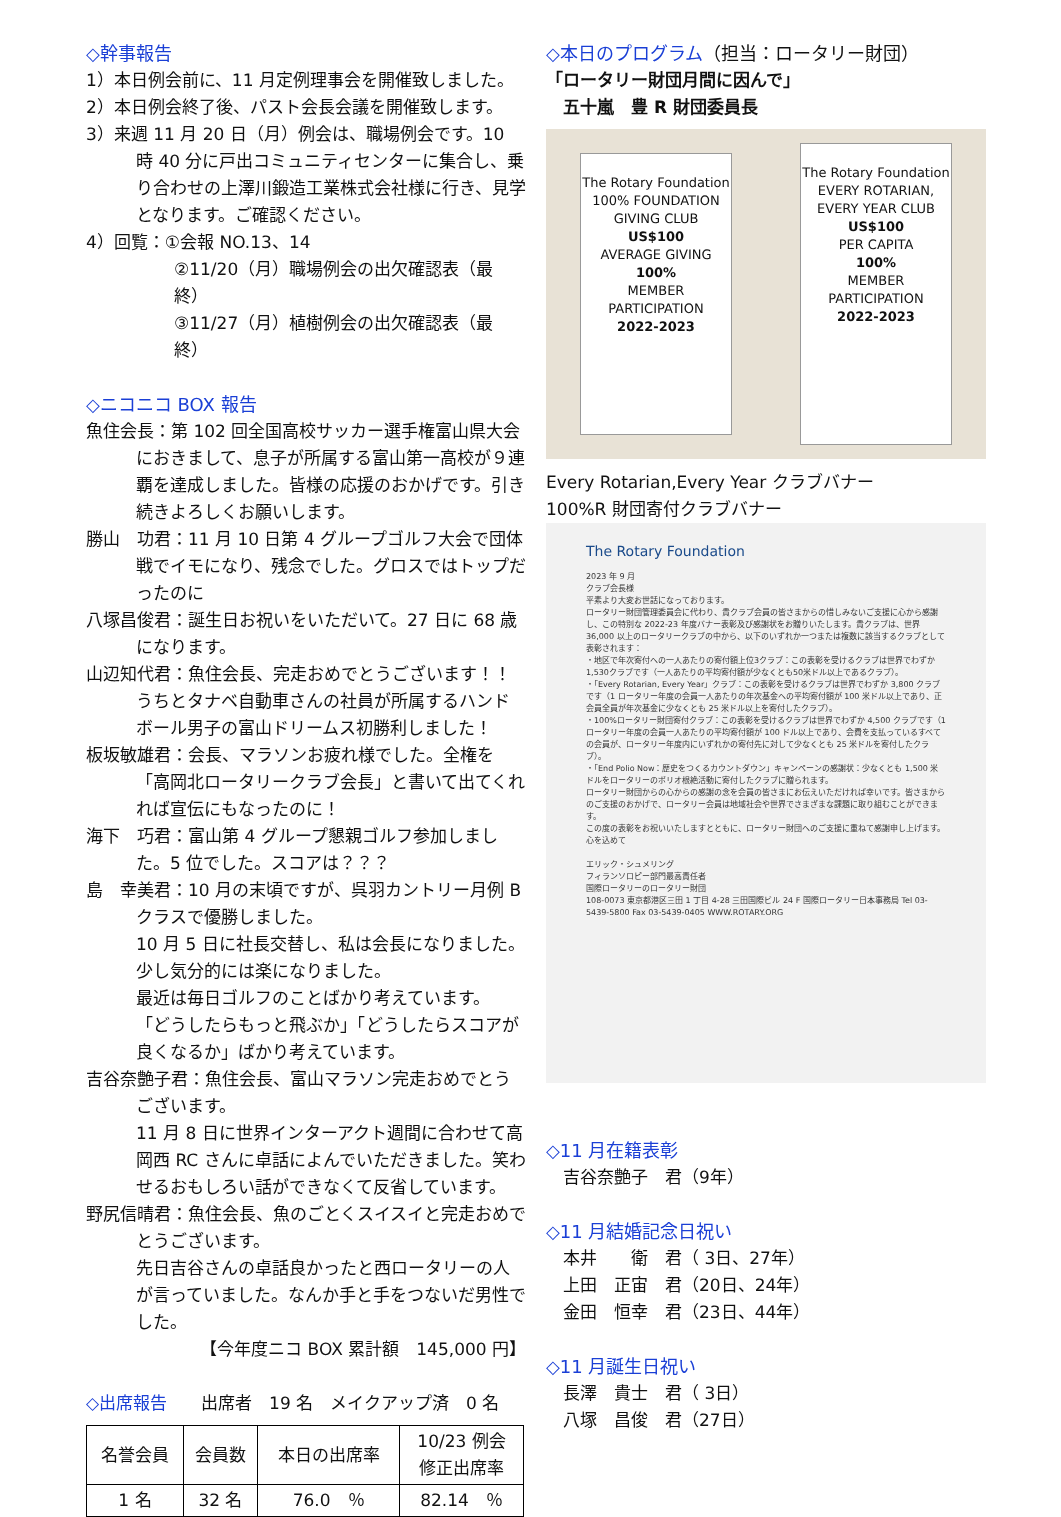◇幹事報告
1）本日例会前に、11 月定例理事会を開催致しました。
2）本日例会終了後、パスト会長会議を開催致します。
3）来週 11 月 20 日（月）例会は、職場例会です。10 時 40 分に戸出コミュニティセンターに集合し、乗り合わせの上澤川鍛造工業株式会社様に行き、見学となります。ご確認ください。
4）回覧：①会報 NO.13、14
②11/20（月）職場例会の出欠確認表（最終）
③11/27（月）植樹例会の出欠確認表（最終）
◇ニコニコ BOX 報告
魚住会長：第 102 回全国高校サッカー選手権富山県大会におきまして、息子が所属する富山第一高校が９連覇を達成しました。皆様の応援のおかげです。引き続きよろしくお願いします。
勝山　功君：11 月 10 日第 4 グループゴルフ大会で団体戦でイモになり、残念でした。グロスではトップだったのに
八塚昌俊君：誕生日お祝いをいただいて。27 日に 68 歳になります。
山辺知代君：魚住会長、完走おめでとうございます！！うちとタナベ自動車さんの社員が所属するハンドボール男子の富山ドリームス初勝利しました！
板坂敏雄君：会長、マラソンお疲れ様でした。全権を「高岡北ロータリークラブ会長」と書いて出てくれれば宣伝にもなったのに！
海下　巧君：富山第 4 グループ懇親ゴルフ参加しました。5 位でした。スコアは？？？
島　幸美君：10 月の末頃ですが、呉羽カントリー月例 B クラスで優勝しました。
10 月 5 日に社長交替し、私は会長になりました。少し気分的には楽になりました。
最近は毎日ゴルフのことばかり考えています。
「どうしたらもっと飛ぶか」「どうしたらスコアが良くなるか」ばかり考えています。
吉谷奈艶子君：魚住会長、富山マラソン完走おめでとうございます。
11 月 8 日に世界インターアクト週間に合わせて高岡西 RC さんに卓話によんでいただきました。笑わせるおもしろい話ができなくて反省しています。
野尻信晴君：魚住会長、魚のごとくスイスイと完走おめでとうございます。
先日吉谷さんの卓話良かったと西ロータリーの人が言っていました。なんか手と手をつないだ男性でした。
【今年度ニコ BOX 累計額　145,000 円】
◇出席報告　　出席者　19 名　メイクアップ済　0 名
| 名誉会員 | 会員数 | 本日の出席率 | 10/23 例会 修正出席率 |
| --- | --- | --- | --- |
| 1 名 | 32 名 | 76.0 ％ | 82.14 ％ |
◇本日のプログラム（担当：ロータリー財団）
「ロータリー財団月間に因んで」
　五十嵐　豊 R 財団委員長
The Rotary Foundation
100% FOUNDATION GIVING CLUB
US$100
AVERAGE GIVING
100%
MEMBER PARTICIPATION
2022-2023
The Rotary Foundation
EVERY ROTARIAN, EVERY YEAR CLUB
US$100
PER CAPITA
100%
MEMBER PARTICIPATION
2022-2023
Every Rotarian,Every Year クラブバナー
100%R 財団寄付クラブバナー
The Rotary Foundation
2023 年 9 月
クラブ会長様
平素より大変お世話になっております。
ロータリー財団管理委員会に代わり、貴クラブ会員の皆さまからの惜しみないご支援に心から感謝し、この特別な 2022-23 年度バナー表彰及び感謝状をお贈りいたします。貴クラブは、世界 36,000 以上のロータリークラブの中から、以下のいずれか一つまたは複数に該当するクラブとして表彰されます：
・地区で年次寄付への一人あたりの寄付額上位3クラブ：この表彰を受けるクラブは世界でわずか1,530クラブです（一人あたりの平均寄付額が少なくとも50米ドル以上であるクラブ）。
・「Every Rotarian, Every Year」クラブ：この表彰を受けるクラブは世界でわずか 3,800 クラブです（1 ロータリー年度の会員一人あたりの年次基金への平均寄付額が 100 米ドル以上であり、正会員全員が年次基金に少なくとも 25 米ドル以上を寄付したクラブ）。
・100%ロータリー財団寄付クラブ：この表彰を受けるクラブは世界でわずか 4,500 クラブです（1 ロータリー年度の会員一人あたりの平均寄付額が 100 ドル以上であり、会費を支払っているすべての会員が、ロータリー年度内にいずれかの寄付先に対して少なくとも 25 米ドルを寄付したクラブ）。
・「End Polio Now：歴史をつくるカウントダウン」キャンペーンの感謝状：少なくとも 1,500 米ドルをロータリーのポリオ根絶活動に寄付したクラブに贈られます。
ロータリー財団からの心からの感謝の念を会員の皆さまにお伝えいただければ幸いです。皆さまからのご支援のおかげで、ロータリー会員は地域社会や世界でさまざまな課題に取り組むことができます。
この度の表彰をお祝いいたしますとともに、ロータリー財団へのご支援に重ねて感謝申し上げます。
心を込めて
エリック・シュメリング
フィランソロピー部門最高責任者
国際ロータリーのロータリー財団
108-0073 東京都港区三田 1 丁目 4-28 三田国際ビル 24 F 国際ロータリー日本事務局 Tel 03-5439-5800 Fax 03-5439-0405 WWW.ROTARY.ORG
◇11 月在籍表彰
　吉谷奈艶子　君（9年）
◇11 月結婚記念日祝い
　本井　　衛　君（ 3日、27年）
　上田　正宙　君（20日、24年）
　金田　恒幸　君（23日、44年）
◇11 月誕生日祝い
　長澤　貴士　君（ 3日）
　八塚　昌俊　君（27日）